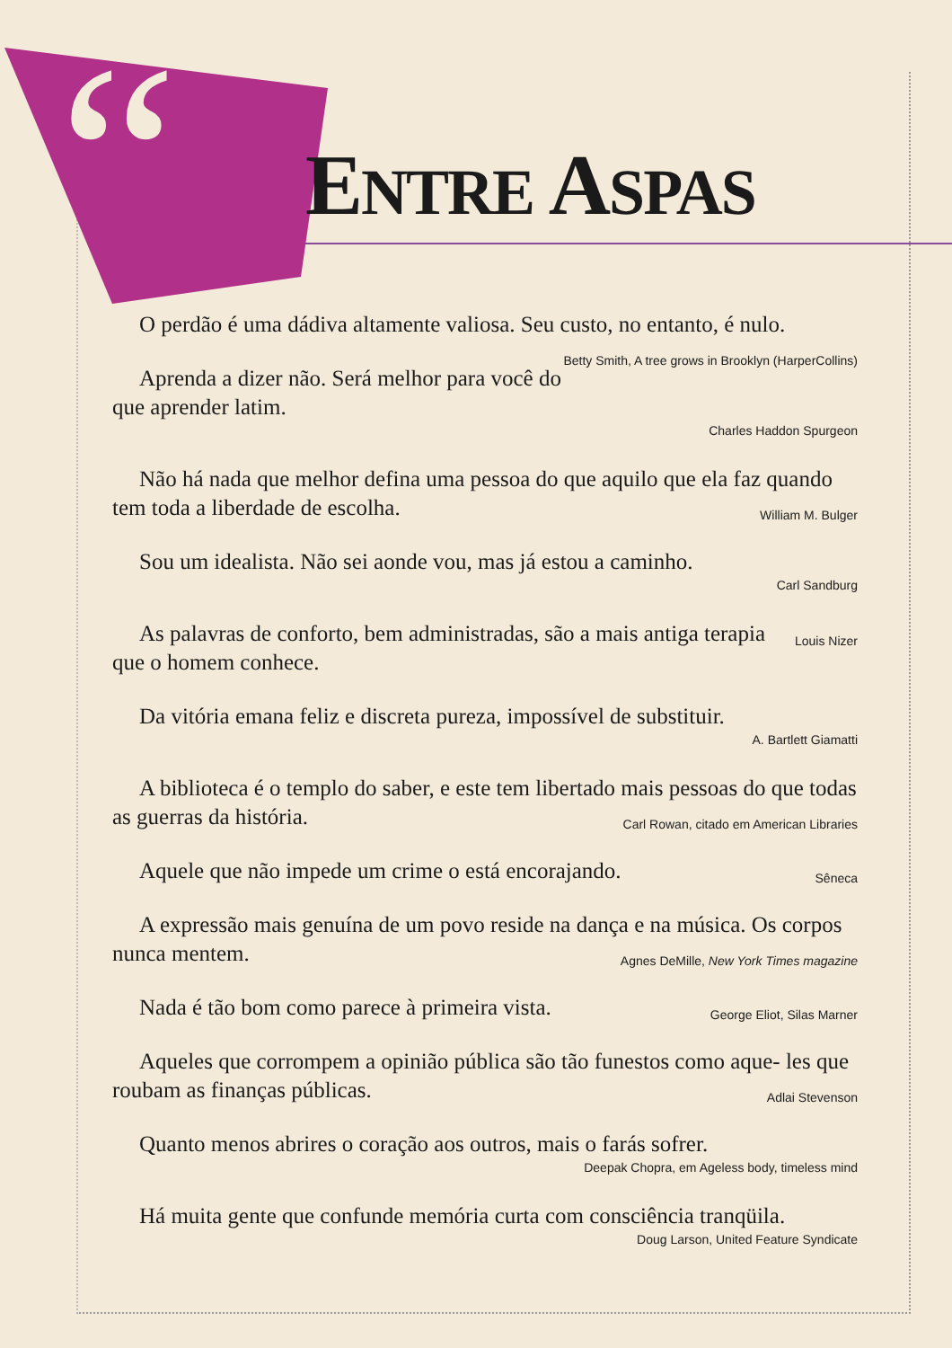“
ENTRE ASPAS
O perdão é uma dádiva altamente valiosa. Seu custo, no entanto, é Betty Smith, A tree grows in Brooklyn (HarperCollins) nulo.
Aprenda a dizer não. Será melhor para você do que aprender latim.
Charles Haddon Spurgeon
Não há nada que melhor defina uma pessoa do que aquilo que ela faz William M. Bulger quando tem toda a liberdade de escolha.
Sou um idealista. Não sei aonde vou, mas já estou a caminho.
Carl Sandburg
As palavras de conforto, bem administradas, são a mais antiga terapia Louis Nizer que o homem conhece.
Da vitória emana feliz e discreta pureza, impossível de substituir.
A. Bartlett Giamatti
A biblioteca é o templo do saber, e este tem libertado mais pessoas do Carl Rowan, citado em American Libraries que todas as guerras da história.
Sêneca Aquele que não impede um crime o está encorajando.
A expressão mais genuína de um povo reside na dança e na música. Os Agnes DeMille, New York Times magazine corpos nunca mentem.
George Eliot, Silas Marner Nada é tão bom como parece à primeira vista.
Aqueles que corrompem a opinião pública são tão funestos como aque- Adlai Stevenson les que roubam as finanças públicas.
Quanto menos abrires o coração aos outros, mais o farás sofrer.
Deepak Chopra, em Ageless body, timeless mind
Há muita gente que confunde memória curta com consciência tranqüila.
Doug Larson, United Feature Syndicate